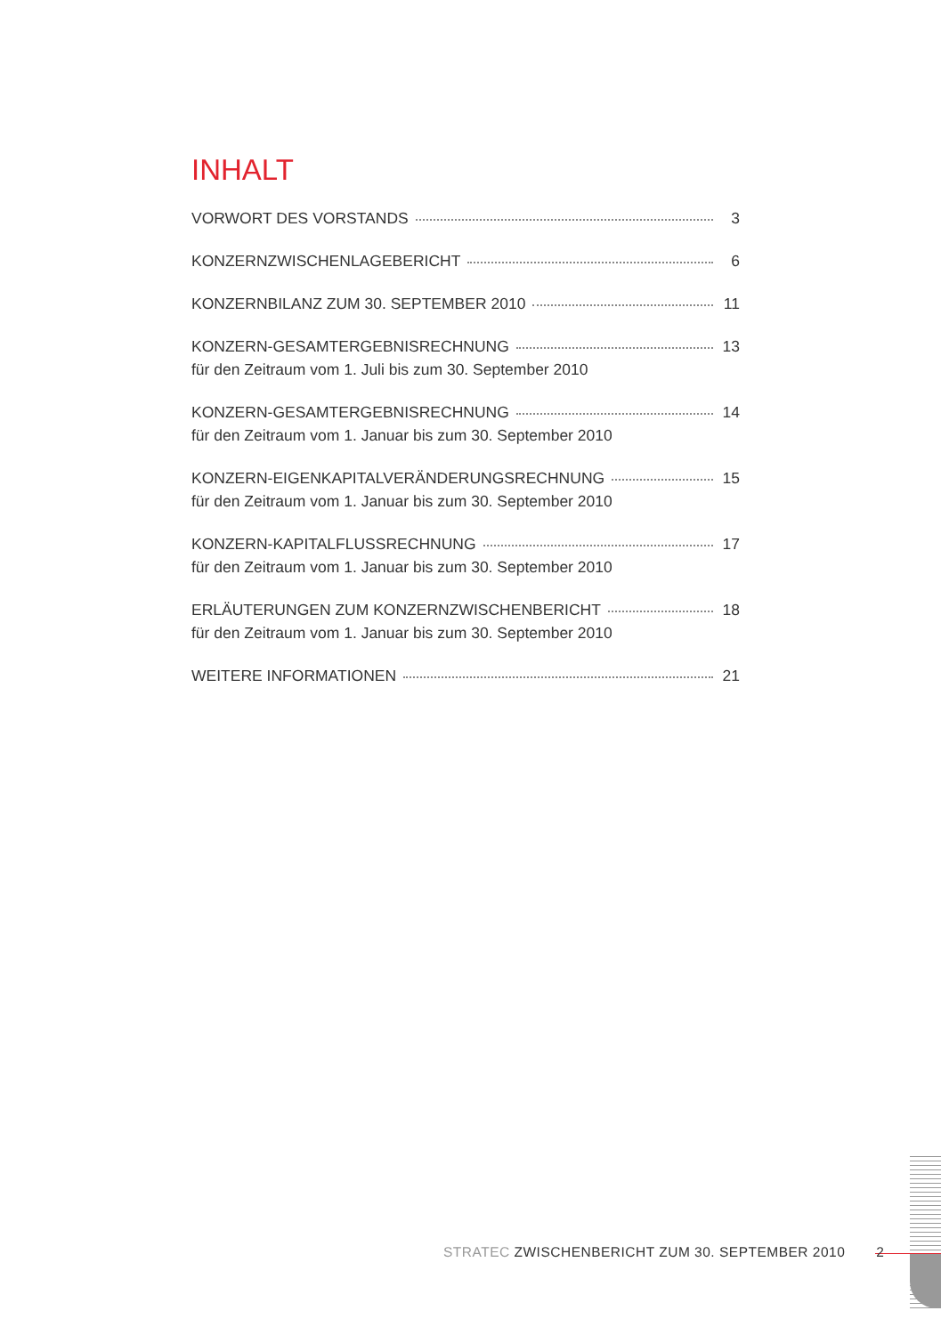INHALT
VORWORT DES VORSTANDS 3
KONZERNZWISCHENLAGEBERICHT 6
KONZERNBILANZ ZUM 30. SEPTEMBER 2010 11
KONZERN-GESAMTERGEBNISRECHNUNG 13
für den Zeitraum vom 1. Juli bis zum 30. September 2010
KONZERN-GESAMTERGEBNISRECHNUNG 14
für den Zeitraum vom 1. Januar bis zum 30. September 2010
KONZERN-EIGENKAPITALVERÄNDERUNGSRECHNUNG 15
für den Zeitraum vom 1. Januar bis zum 30. September 2010
KONZERN-KAPITALFLUSSRECHNUNG 17
für den Zeitraum vom 1. Januar bis zum 30. September 2010
ERLÄUTERUNGEN ZUM KONZERNZWISCHENBERICHT 18
für den Zeitraum vom 1. Januar bis zum 30. September 2010
WEITERE INFORMATIONEN 21
STRATEC ZWISCHENBERICHT ZUM 30. SEPTEMBER 2010 2